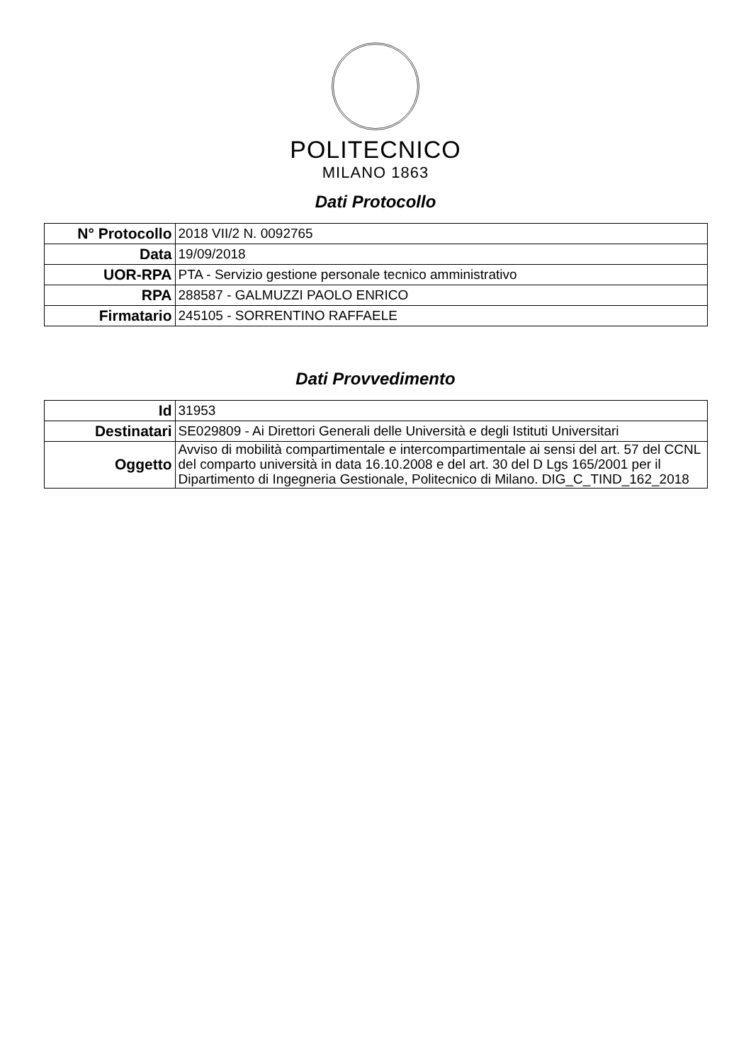POLITECNICO
MILANO 1863
Dati Protocollo
| N° Protocollo | 2018 VII/2 N. 0092765 |
| Data | 19/09/2018 |
| UOR-RPA | PTA - Servizio gestione personale tecnico amministrativo |
| RPA | 288587 - GALMUZZI PAOLO ENRICO |
| Firmatario | 245105 - SORRENTINO RAFFAELE |
Dati Provvedimento
| Id | 31953 |
| Destinatari | SE029809 - Ai Direttori Generali delle Università e degli Istituti Universitari |
| Oggetto | Avviso di mobilità compartimentale e intercompartimentale ai sensi del art. 57 del CCNL del comparto università in data 16.10.2008 e del art. 30 del D Lgs 165/2001 per il Dipartimento di Ingegneria Gestionale, Politecnico di Milano. DIG_C_TIND_162_2018 |